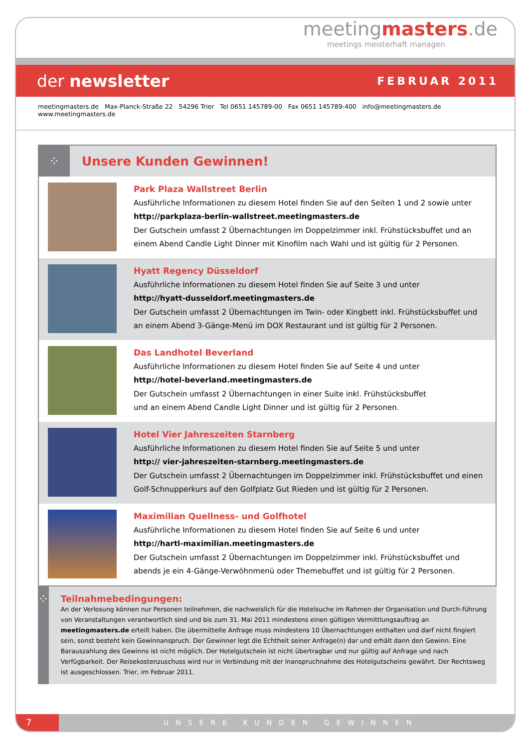meetingmasters.de
meetings meisterhaft managen
der newsletter FEBRUAR 2011
meetingmasters.de Max-Planck-Straße 22 54296 Trier Tel 0651 145789-00 Fax 0651 145789-400 info@meetingmasters.de www.meetingmasters.de
⁘
Unsere Kunden Gewinnen!
Park Plaza Wallstreet Berlin
Ausführliche Informationen zu diesem Hotel finden Sie auf den Seiten 1 und 2 sowie unter
http://parkplaza-berlin-wallstreet.meetingmasters.de
Der Gutschein umfasst 2 Übernachtungen im Doppelzimmer inkl. Frühstücksbuffet und an einem Abend Candle Light Dinner mit Kinofilm nach Wahl und ist gültig für 2 Personen.
Hyatt Regency Düsseldorf
Ausführliche Informationen zu diesem Hotel finden Sie auf Seite 3 und unter
http://hyatt-dusseldorf.meetingmasters.de
Der Gutschein umfasst 2 Übernachtungen im Twin- oder Kingbett inkl. Frühstücksbuffet und an einem Abend 3-Gänge-Menü im DOX Restaurant und ist gültig für 2 Personen.
Das Landhotel Beverland
Ausführliche Informationen zu diesem Hotel finden Sie auf Seite 4 und unter
http://hotel-beverland.meetingmasters.de
Der Gutschein umfasst 2 Übernachtungen in einer Suite inkl. Frühstücksbuffet
und an einem Abend Candle Light Dinner und ist gültig für 2 Personen.
Hotel Vier Jahreszeiten Starnberg
Ausführliche Informationen zu diesem Hotel finden Sie auf Seite 5 und unter
http:// vier-jahreszeiten-starnberg.meetingmasters.de
Der Gutschein umfasst 2 Übernachtungen im Doppelzimmer inkl. Frühstücksbuffet und einen Golf-Schnupperkurs auf den Golfplatz Gut Rieden und ist gültig für 2 Personen.
Maximilian Quellness- und Golfhotel
Ausführliche Informationen zu diesem Hotel finden Sie auf Seite 6 und unter
http://hartl-maximilian.meetingmasters.de
Der Gutschein umfasst 2 Übernachtungen im Doppelzimmer inkl. Frühstücksbuffet und abends je ein 4-Gänge-Verwöhnmenü oder Themebuffet und ist gültig für 2 Personen.
⁘
Teilnahmebedingungen:
An der Verlosung können nur Personen teilnehmen, die nachweislich für die Hotelsuche im Rahmen der Organisation und Durch-führung von Veranstaltungen verantwortlich sind und bis zum 31. Mai 2011 mindestens einen gültigen Vermittlungsauftrag an meetingmasters.de erteilt haben. Die übermittelte Anfrage muss mindestens 10 Übernachtungen enthalten und darf nicht fingiert sein, sonst besteht kein Gewinnanspruch. Der Gewinner legt die Echtheit seiner Anfrage(n) dar und erhält dann den Gewinn. Eine Barauszahlung des Gewinns ist nicht möglich. Der Hotelgutschein ist nicht übertragbar und nur gültig auf Anfrage und nach Verfügbarkeit. Der Reisekostenzuschuss wird nur in Verbindung mit der Inanspruchnahme des Hotelgutscheins gewährt. Der Rechtsweg ist ausgeschlossen. Trier, im Februar 2011.
7
UNSERE KUNDEN GEWINNEN